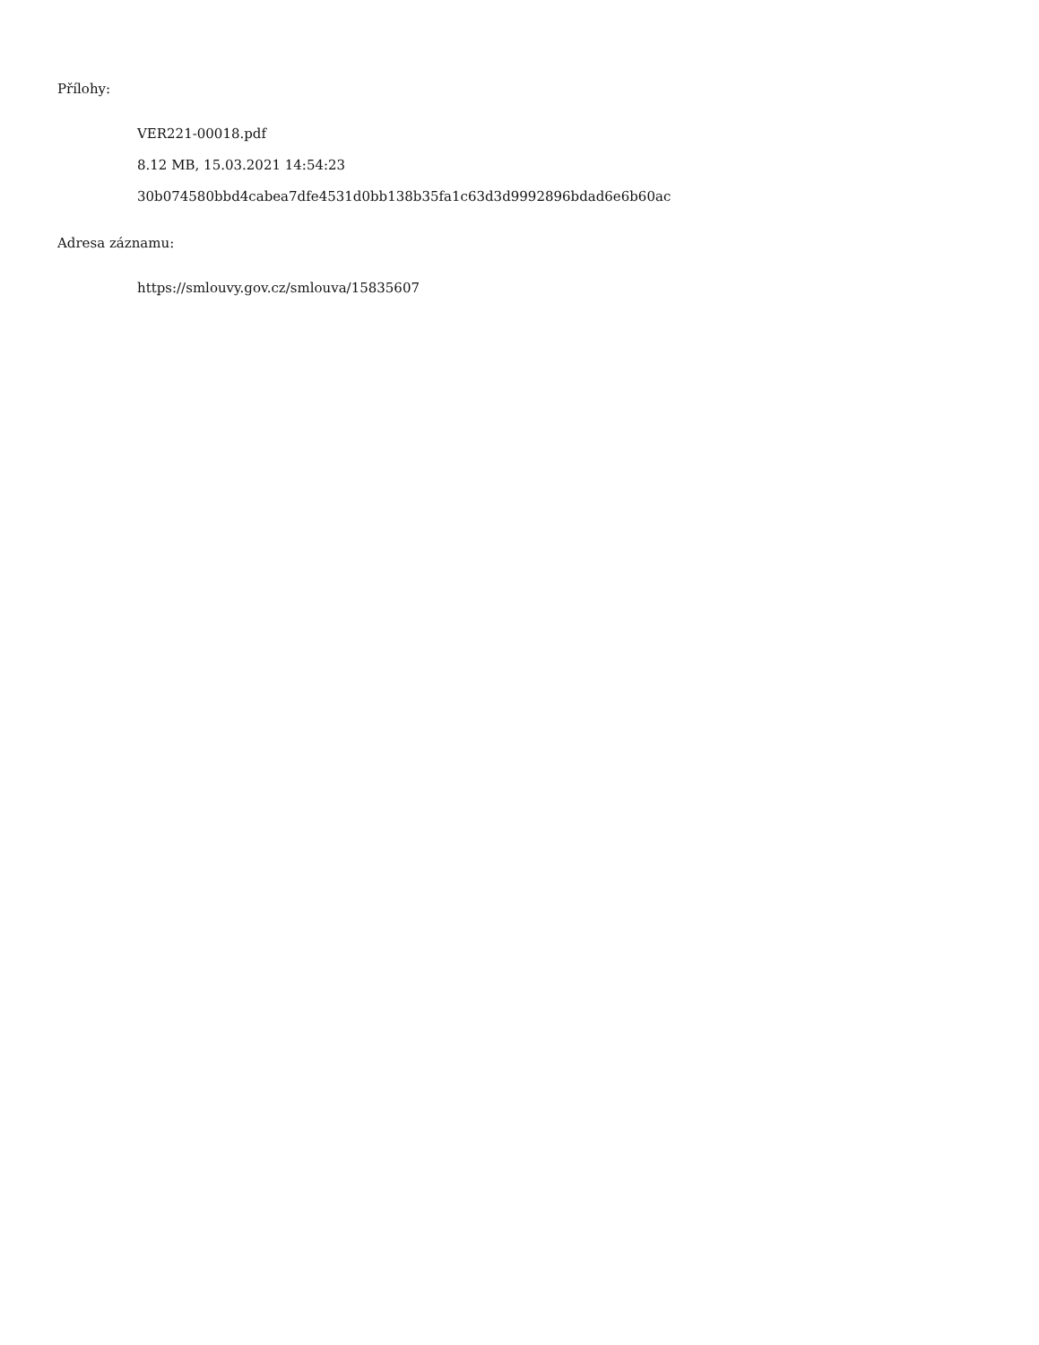Přílohy:
VER221-00018.pdf
8.12 MB, 15.03.2021 14:54:23
30b074580bbd4cabea7dfe4531d0bb138b35fa1c63d3d9992896bdad6e6b60ac
Adresa záznamu:
https://smlouvy.gov.cz/smlouva/15835607